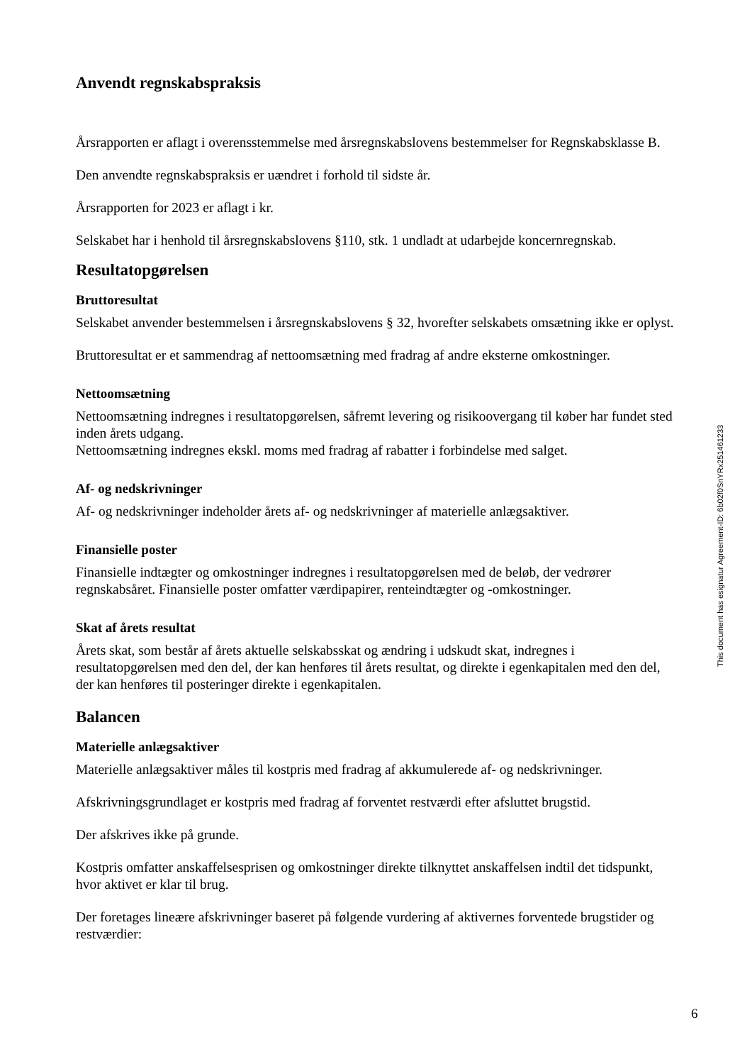Anvendt regnskabspraksis
Årsrapporten er aflagt i overensstemmelse med årsregnskabslovens bestemmelser for Regnskabsklasse B.
Den anvendte regnskabspraksis er uændret i forhold til sidste år.
Årsrapporten for 2023 er aflagt i kr.
Selskabet har i henhold til årsregnskabslovens §110, stk. 1 undladt at udarbejde koncernregnskab.
Resultatopgørelsen
Bruttoresultat
Selskabet anvender bestemmelsen i årsregnskabslovens § 32, hvorefter selskabets omsætning ikke er oplyst.
Bruttoresultat er et sammendrag af nettoomsætning med fradrag af andre eksterne omkostninger.
Nettoomsætning
Nettoomsætning indregnes i resultatopgørelsen, såfremt levering og risikoovergang til køber har fundet sted inden årets udgang.
Nettoomsætning indregnes ekskl. moms med fradrag af rabatter i forbindelse med salget.
Af- og nedskrivninger
Af- og nedskrivninger indeholder årets af- og nedskrivninger af materielle anlægsaktiver.
Finansielle poster
Finansielle indtægter og omkostninger indregnes i resultatopgørelsen med de beløb, der vedrører regnskabsåret. Finansielle poster omfatter værdipapirer, renteindtægter og -omkostninger.
Skat af årets resultat
Årets skat, som består af årets aktuelle selskabsskat og ændring i udskudt skat, indregnes i resultatopgørelsen med den del, der kan henføres til årets resultat, og direkte i egenkapitalen med den del, der kan henføres til posteringer direkte i egenkapitalen.
Balancen
Materielle anlægsaktiver
Materielle anlægsaktiver måles til kostpris med fradrag af akkumulerede af- og nedskrivninger.
Afskrivningsgrundlaget er kostpris med fradrag af forventet restværdi efter afsluttet brugstid.
Der afskrives ikke på grunde.
Kostpris omfatter anskaffelsesprisen og omkostninger direkte tilknyttet anskaffelsen indtil det tidspunkt, hvor aktivet er klar til brug.
Der foretages lineære afskrivninger baseret på følgende vurdering af aktivernes forventede brugstider og restværdier:
This document has esignatur Agreement-ID: 6b02f0SnYRx251461233
6